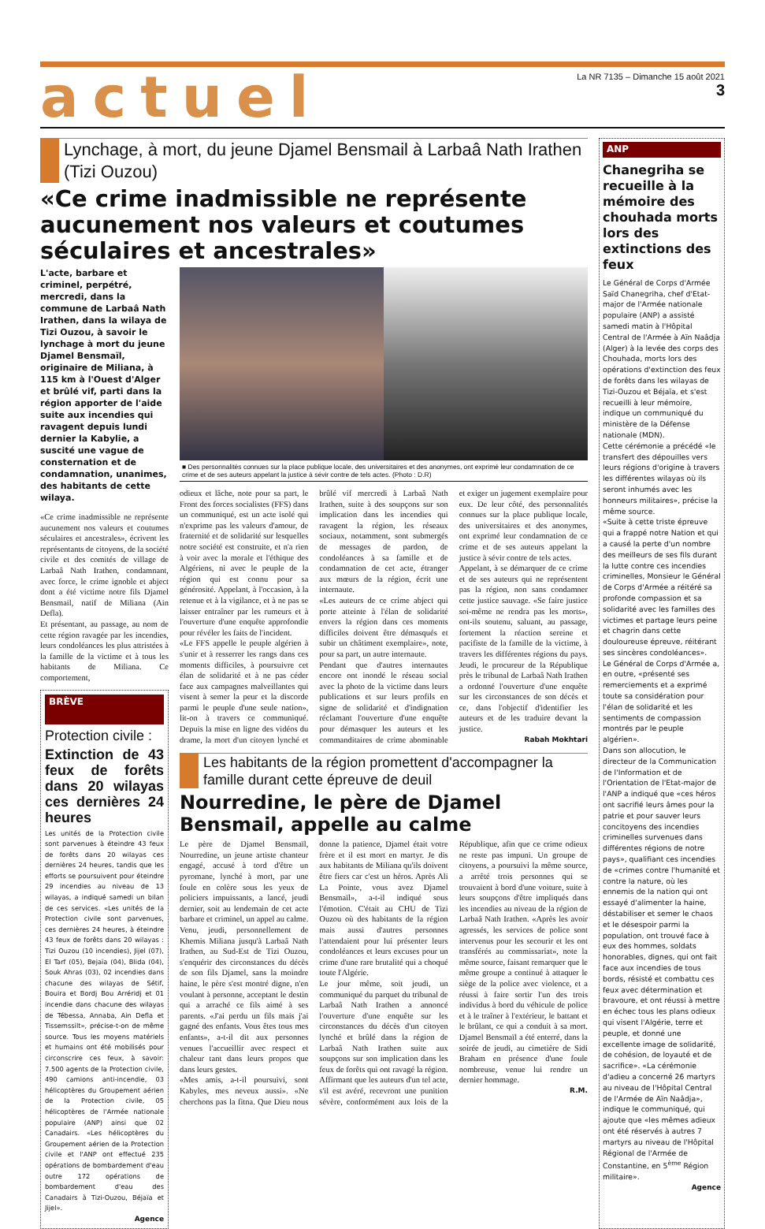actuel
La NR 7135 – Dimanche 15 août 2021
3
Lynchage, à mort, du jeune Djamel Bensmail à Larbaâ Nath Irathen (Tizi Ouzou)
«Ce crime inadmissible ne représente aucunement nos valeurs et coutumes séculaires et ancestrales»
L'acte, barbare et criminel, perpétré, mercredi, dans la commune de Larbaâ Nath Irathen, dans la wilaya de Tizi Ouzou, à savoir le lynchage à mort du jeune Djamel Bensmaïl, originaire de Miliana, à 115 km à l'Ouest d'Alger et brûlé vif, parti dans la région apporter de l'aide suite aux incendies qui ravagent depuis lundi dernier la Kabylie, a suscité une vague de consternation et de condamnation, unanimes, des habitants de cette wilaya.
«Ce crime inadmissible ne représente aucunement nos valeurs et coutumes séculaires et ancestrales», écrivent les représentants de citoyens, de la société civile et des comités de village de Larbaâ Nath Irathen, condamnant, avec force, le crime ignoble et abject dont a été victime notre fils Djamel Bensmail, natif de Miliana (Ain Defla).
Et présentant, au passage, au nom de cette région ravagée par les incendies, leurs condoléances les plus attristées à la famille de la victime et à tous les habitants de Miliana. Ce comportement,
BRÈVE
Protection civile :
Extinction de 43 feux de forêts dans 20 wilayas ces dernières 24 heures
Les unités de la Protection civile sont parvenues à éteindre 43 feux de forêts dans 20 wilayas ces dernières 24 heures, tandis que les efforts se poursuivent pour éteindre 29 incendies au niveau de 13 wilayas, a indiqué samedi un bilan de ces services. «Les unités de la Protection civile sont parvenues, ces dernières 24 heures, à éteindre 43 feux de forêts dans 20 wilayas : Tizi Ouzou (10 incendies), Jijel (07), El Tarf (05), Bejaïa (04), Blida (04), Souk Ahras (03), 02 incendies dans chacune des wilayas de Sétif, Bouira et Bordj Bou Arréridj et 01 incendie dans chacune des wilayas de Tébessa, Annaba, Ain Defla et Tissemssilt», précise-t-on de même source. Tous les moyens matériels et humains ont été mobilisés pour circonscrire ces feux, à savoir: 7.500 agents de la Protection civile, 490 camions anti-incendie, 03 hélicoptères du Groupement aérien de la Protection civile, 05 hélicoptères de l'Armée nationale populaire (ANP) ainsi que 02 Canadairs. «Les hélicoptères du Groupement aérien de la Protection civile et l'ANP ont effectué 235 opérations de bombardement d'eau outre 172 opérations de bombardement d'eau des Canadairs à Tizi-Ouzou, Béjaïa et Jijel».
Agence
■ Des personnalités connues sur la place publique locale, des universitaires et des anonymes, ont exprimé leur condamnation de ce crime et de ses auteurs appelant la justice à sévir contre de tels actes. (Photo : D.R)
odieux et lâche, note pour sa part, le Front des forces socialistes (FFS) dans un communiqué, est un acte isolé qui n'exprime pas les valeurs d'amour, de fraternité et de solidarité sur lesquelles notre société est construite, et n'a rien à voir avec la morale et l'éthique des Algériens, ni avec le peuple de la région qui est connu pour sa générosité. Appelant, à l'occasion, à la retenue et à la vigilance, et à ne pas se laisser entraîner par les rumeurs et à l'ouverture d'une enquête approfondie pour révéler les faits de l'incident.
«Le FFS appelle le peuple algérien à s'unir et à resserrer les rangs dans ces moments difficiles, à poursuivre cet élan de solidarité et à ne pas céder face aux campagnes malveillantes qui visent à semer la peur et la discorde parmi le peuple d'une seule nation», lit-on à travers ce communiqué. Depuis la mise en ligne des vidéos du drame, la mort d'un citoyen lynché et brûlé vif mercredi à Larbaâ Nath Irathen, suite à des soupçons sur son implication dans les incendies qui ravagent la région, les réseaux sociaux, notamment, sont submergés de messages de pardon, de condoléances à sa famille et de condamnation de cet acte, étranger aux mœurs de la région, écrit une internaute.
«Les auteurs de ce crime abject qui porte atteinte à l'élan de solidarité envers la région dans ces moments difficiles doivent être démasqués et subir un châtiment exemplaire», note, pour sa part, un autre internaute.
Pendant que d'autres internautes encore ont inondé le réseau social avec la photo de la victime dans leurs publications et sur leurs profils en signe de solidarité et d'indignation réclamant l'ouverture d'une enquête pour démasquer les auteurs et les commanditaires de crime abominable et exiger un jugement exemplaire pour eux. De leur côté, des personnalités connues sur la place publique locale, des universitaires et des anonymes, ont exprimé leur condamnation de ce crime et de ses auteurs appelant la justice à sévir contre de tels actes.
Appelant, à se démarquer de ce crime et de ses auteurs qui ne représentent pas la région, non sans condamner cette justice sauvage. «Se faire justice soi-même ne rendra pas les morts», ont-ils soutenu, saluant, au passage, fortement la réaction sereine et pacifiste de la famille de la victime, à travers les différentes régions du pays. Jeudi, le procureur de la République près le tribunal de Larbaâ Nath Irathen a ordonné l'ouverture d'une enquête sur les circonstances de son décès et ce, dans l'objectif d'identifier les auteurs et de les traduire devant la justice.
Rabah Mokhtari
Les habitants de la région promettent d'accompagner la famille durant cette épreuve de deuil
Nourredine, le père de Djamel Bensmail, appelle au calme
Le père de Djamel Bensmaïl, Nourredine, un jeune artiste chanteur engagé, accusé à tord d'être un pyromane, lynché à mort, par une foule en colère sous les yeux de policiers impuissants, a lancé, jeudi dernier, soit au lendemain de cet acte barbare et criminel, un appel au calme. Venu, jeudi, personnellement de Khemis Miliana jusqu'à Larbaâ Nath Irathen, au Sud-Est de Tizi Ouzou, s'enquérir des circonstances du décès de son fils Djamel, sans la moindre haine, le père s'est montré digne, n'en voulant à personne, acceptant le destin qui a arraché ce fils aimé à ses parents. «J'ai perdu un fils mais j'ai gagné des enfants. Vous êtes tous mes enfants», a-t-il dit aux personnes venues l'accueillir avec respect et chaleur tant dans leurs propos que dans leurs gestes.
«Mes amis, a-t-il poursuivi, sont Kabyles, mes neveux aussi». «Ne cherchons pas la fitna. Que Dieu nous donne la patience, Djamel était votre frère et il est mort en martyr. Je dis aux habitants de Miliana qu'ils doivent être fiers car c'est un héros. Après Ali La Pointe, vous avez Djamel Bensmaïl», a-t-il indiqué sous l'émotion. C'était au CHU de Tizi Ouzou où des habitants de la région mais aussi d'autres personnes l'attendaient pour lui présenter leurs condoléances et leurs excuses pour un crime d'une rare brutalité qui a choqué toute l'Algérie.
Le jour même, soit jeudi, un communiqué du parquet du tribunal de Larbaâ Nath Irathen a annoncé l'ouverture d'une enquête sur les circonstances du décès d'un citoyen lynché et brûlé dans la région de Larbaâ Nath Irathen suite aux soupçons sur son implication dans les feux de forêts qui ont ravagé la région. Affirmant que les auteurs d'un tel acte, s'il est avéré, recevront une punition sévère, conformément aux lois de la République, afin que ce crime odieux ne reste pas impuni. Un groupe de citoyens, a poursuivi la même source, a arrêté trois personnes qui se trouvaient à bord d'une voiture, suite à leurs soupçons d'être impliqués dans les incendies au niveau de la région de Larbaâ Nath Irathen. «Après les avoir agressés, les services de police sont intervenus pour les secourir et les ont transférés au commissariat», note la même source, faisant remarquer que le même groupe a continué à attaquer le siège de la police avec violence, et a réussi à faire sortir l'un des trois individus à bord du véhicule de police et à le traîner à l'extérieur, le battant et le brûlant, ce qui a conduit à sa mort. Djamel Bensmaïl a été enterré, dans la soirée de jeudi, au cimetière de Sidi Braham en présence d'une foule nombreuse, venue lui rendre un dernier hommage.
R.M.
ANP
Chanegriha se recueille à la mémoire des chouhada morts lors des extinctions des feux
Le Général de Corps d'Armée Saïd Chanegriha, chef d'Etat-major de l'Armée nationale populaire (ANP) a assisté samedi matin à l'Hôpital Central de l'Armée à Aïn Naâdja (Alger) à la levée des corps des Chouhada, morts lors des opérations d'extinction des feux de forêts dans les wilayas de Tizi-Ouzou et Béjaïa, et s'est recueilli à leur mémoire, indique un communiqué du ministère de la Défense nationale (MDN).
Cette cérémonie a précédé «le transfert des dépouilles vers leurs régions d'origine à travers les différentes wilayas où ils seront inhumés avec les honneurs militaires», précise la même source.
«Suite à cette triste épreuve qui a frappé notre Nation et qui a causé la perte d'un nombre des meilleurs de ses fils durant la lutte contre ces incendies criminelles, Monsieur le Général de Corps d'Armée a réitéré sa profonde compassion et sa solidarité avec les familles des victimes et partage leurs peine et chagrin dans cette douloureuse épreuve, réitérant ses sincères condoléances».
Le Général de Corps d'Armée a, en outre, «présenté ses remerciements et a exprimé toute sa considération pour l'élan de solidarité et les sentiments de compassion montrés par le peuple algérien».
Dans son allocution, le directeur de la Communication de l'Information et de l'Orientation de l'Etat-major de l'ANP a indiqué que «ces héros ont sacrifié leurs âmes pour la patrie et pour sauver leurs concitoyens des incendies criminelles survenues dans différentes régions de notre pays», qualifiant ces incendies de «crimes contre l'humanité et contre la nature, où les ennemis de la nation qui ont essayé d'alimenter la haine, déstabiliser et semer le chaos et le désespoir parmi la population, ont trouvé face à eux des hommes, soldats honorables, dignes, qui ont fait face aux incendies de tous bords, résisté et combattu ces feux avec détermination et bravoure, et ont réussi à mettre en échec tous les plans odieux qui visent l'Algérie, terre et peuple, et donné une excellente image de solidarité, de cohésion, de loyauté et de sacrifice». «La cérémonie d'adieu a concerné 26 martyrs au niveau de l'Hôpital Central de l'Armée de Aïn Naâdja», indique le communiqué, qui ajoute que «les mêmes adieux ont été réservés à autres 7 martyrs au niveau de l'Hôpital Régional de l'Armée de Constantine, en 5<sup>ème</sup> Région militaire».
Agence